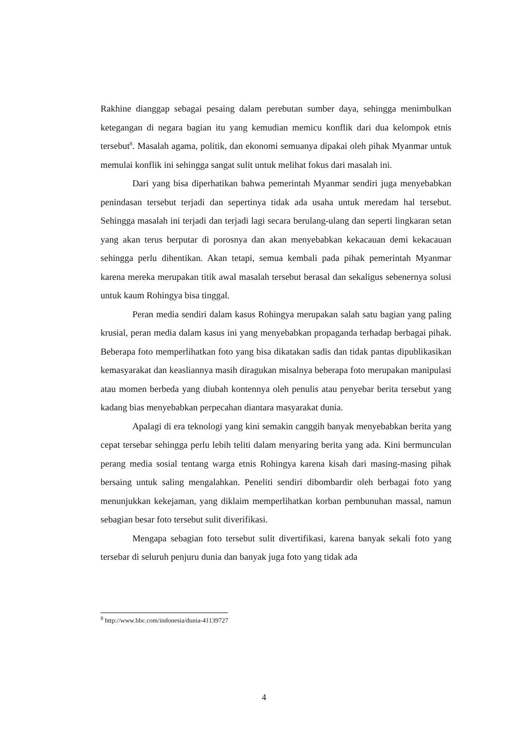Rakhine dianggap sebagai pesaing dalam perebutan sumber daya, sehingga menimbulkan ketegangan di negara bagian itu yang kemudian memicu konflik dari dua kelompok etnis tersebut<sup>8</sup>. Masalah agama, politik, dan ekonomi semuanya dipakai oleh pihak Myanmar untuk memulai konflik ini sehingga sangat sulit untuk melihat fokus dari masalah ini.
Dari yang bisa diperhatikan bahwa pemerintah Myanmar sendiri juga menyebabkan penindasan tersebut terjadi dan sepertinya tidak ada usaha untuk meredam hal tersebut. Sehingga masalah ini terjadi dan terjadi lagi secara berulang-ulang dan seperti lingkaran setan yang akan terus berputar di porosnya dan akan menyebabkan kekacauan demi kekacauan sehingga perlu dihentikan. Akan tetapi, semua kembali pada pihak pemerintah Myanmar karena mereka merupakan titik awal masalah tersebut berasal dan sekaligus sebenernya solusi untuk kaum Rohingya bisa tinggal.
Peran media sendiri dalam kasus Rohingya merupakan salah satu bagian yang paling krusial, peran media dalam kasus ini yang menyebabkan propaganda terhadap berbagai pihak. Beberapa foto memperlihatkan foto yang bisa dikatakan sadis dan tidak pantas dipublikasikan kemasyarakat dan keasliannya masih diragukan misalnya beberapa foto merupakan manipulasi atau momen berbeda yang diubah kontennya oleh penulis atau penyebar berita tersebut yang kadang bias menyebabkan perpecahan diantara masyarakat dunia.
Apalagi di era teknologi yang kini semakin canggih banyak menyebabkan berita yang cepat tersebar sehingga perlu lebih teliti dalam menyaring berita yang ada. Kini bermunculan perang media sosial tentang warga etnis Rohingya karena kisah dari masing-masing pihak bersaing untuk saling mengalahkan. Peneliti sendiri dibombardir oleh berbagai foto yang menunjukkan kekejaman, yang diklaim memperlihatkan korban pembunuhan massal, namun sebagian besar foto tersebut sulit diverifikasi.
Mengapa sebagian foto tersebut sulit divertifikasi, karena banyak sekali foto yang tersebar di seluruh penjuru dunia dan banyak juga foto yang tidak ada
<sup>8</sup> http://www.bbc.com/indonesia/dunia-41139727
4